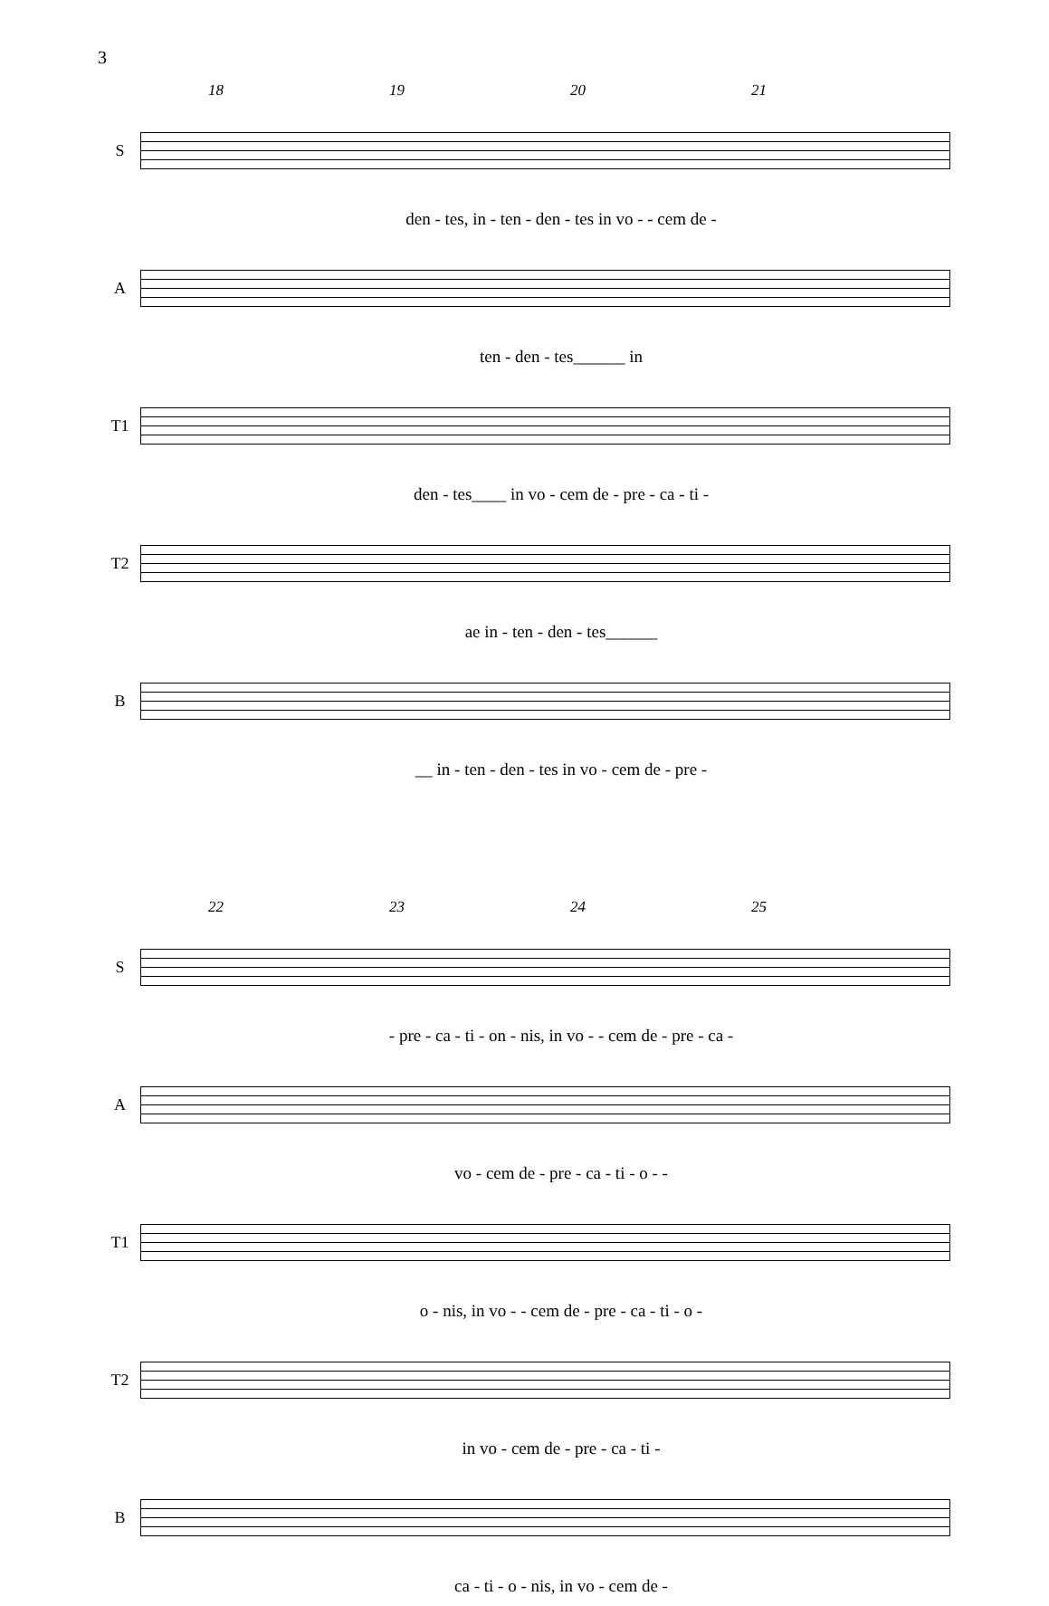3
18 19 20 21
S
den - tes, in - ten - den - tes in vo - - cem de -
A
ten - den - tes______ in
T1
den - tes____ in vo - cem de - pre - ca - ti -
T2
ae in - ten - den - tes______
B
__ in - ten - den - tes in vo - cem de - pre -
22 23 24 25
S
- pre - ca - ti - on - nis, in vo - - cem de - pre - ca -
A
vo - cem de - pre - ca - ti - o - -
T1
o - nis, in vo - - cem de - pre - ca - ti - o -
T2
in vo - cem de - pre - ca - ti -
B
ca - ti - o - nis, in vo - cem de -